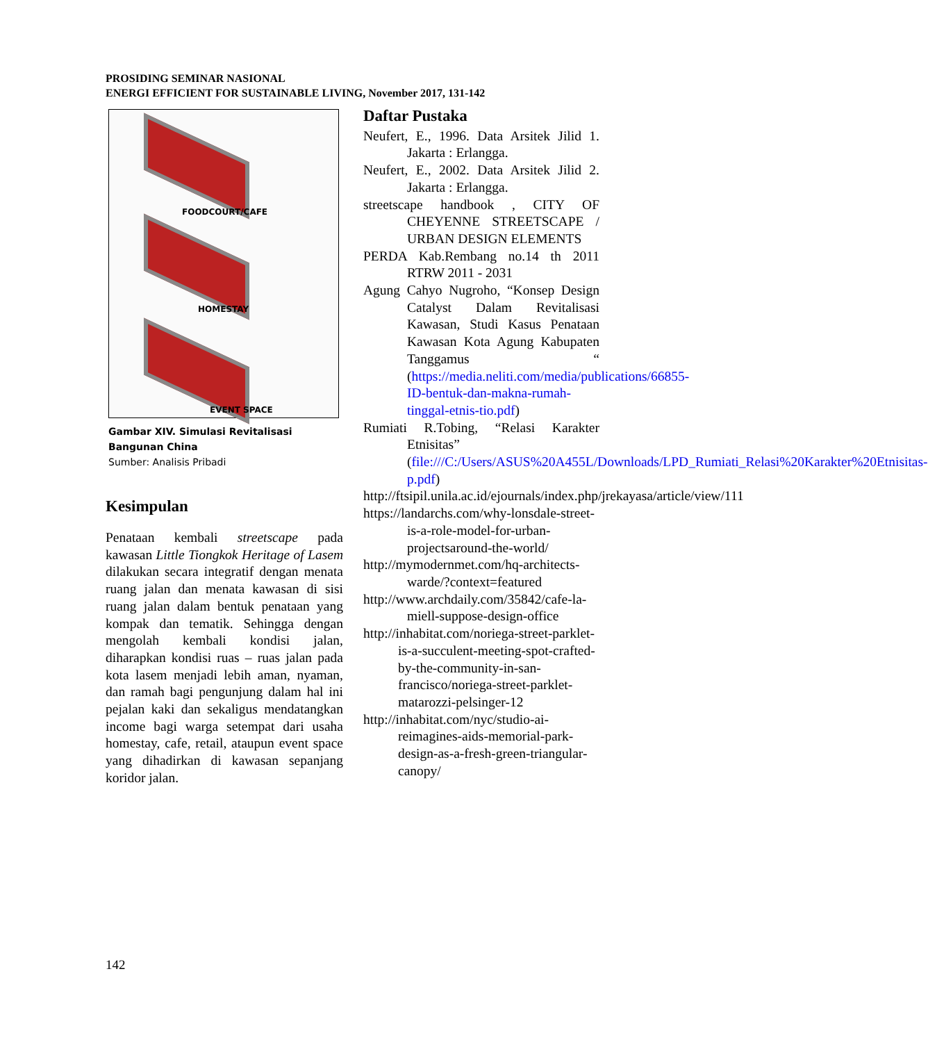PROSIDING SEMINAR NASIONAL
ENERGI EFFICIENT FOR SUSTAINABLE LIVING, November 2017, 131-142
FOODCOURT/CAFE
HOMESTAY
EVENT SPACE
Gambar XIV. Simulasi Revitalisasi Bangunan China
Sumber: Analisis Pribadi
Kesimpulan
Penataan kembali streetscape pada kawasan Little Tiongkok Heritage of Lasem dilakukan secara integratif dengan menata ruang jalan dan menata kawasan di sisi ruang jalan dalam bentuk penataan yang kompak dan tematik. Sehingga dengan mengolah kembali kondisi jalan, diharapkan kondisi ruas – ruas jalan pada kota lasem menjadi lebih aman, nyaman, dan ramah bagi pengunjung dalam hal ini pejalan kaki dan sekaligus mendatangkan income bagi warga setempat dari usaha homestay, cafe, retail, ataupun event space yang dihadirkan di kawasan sepanjang koridor jalan.
Daftar Pustaka
Neufert, E., 1996. Data Arsitek Jilid 1. Jakarta : Erlangga.
Neufert, E., 2002. Data Arsitek Jilid 2. Jakarta : Erlangga.
streetscape handbook , CITY OF CHEYENNE STREETSCAPE / URBAN DESIGN ELEMENTS
PERDA Kab.Rembang no.14 th 2011 RTRW 2011 - 2031
Agung Cahyo Nugroho, “Konsep Design Catalyst Dalam Revitalisasi Kawasan, Studi Kasus Penataan Kawasan Kota Agung Kabupaten Tanggamus “ (https://media.neliti.com/media/publications/66855-ID-bentuk-dan-makna-rumah-tinggal-etnis-tio.pdf)
Rumiati R.Tobing, “Relasi Karakter Etnisitas” (file:///C:/Users/ASUS%20A455L/Downloads/LPD_Rumiati_Relasi%20Karakter%20Etnisitas-p.pdf)
http://ftsipil.unila.ac.id/ejournals/index.php/jrekayasa/article/view/111
https://landarchs.com/why-lonsdale-street-is-a-role-model-for-urban-projectsaround-the-world/
http://mymodernmet.com/hq-architects-warde/?context=featured
http://www.archdaily.com/35842/cafe-la-miell-suppose-design-office
http://inhabitat.com/noriega-street-parklet-is-a-succulent-meeting-spot-crafted-by-the-community-in-san-francisco/noriega-street-parklet-matarozzi-pelsinger-12
http://inhabitat.com/nyc/studio-ai-reimagines-aids-memorial-park-design-as-a-fresh-green-triangular-canopy/
142